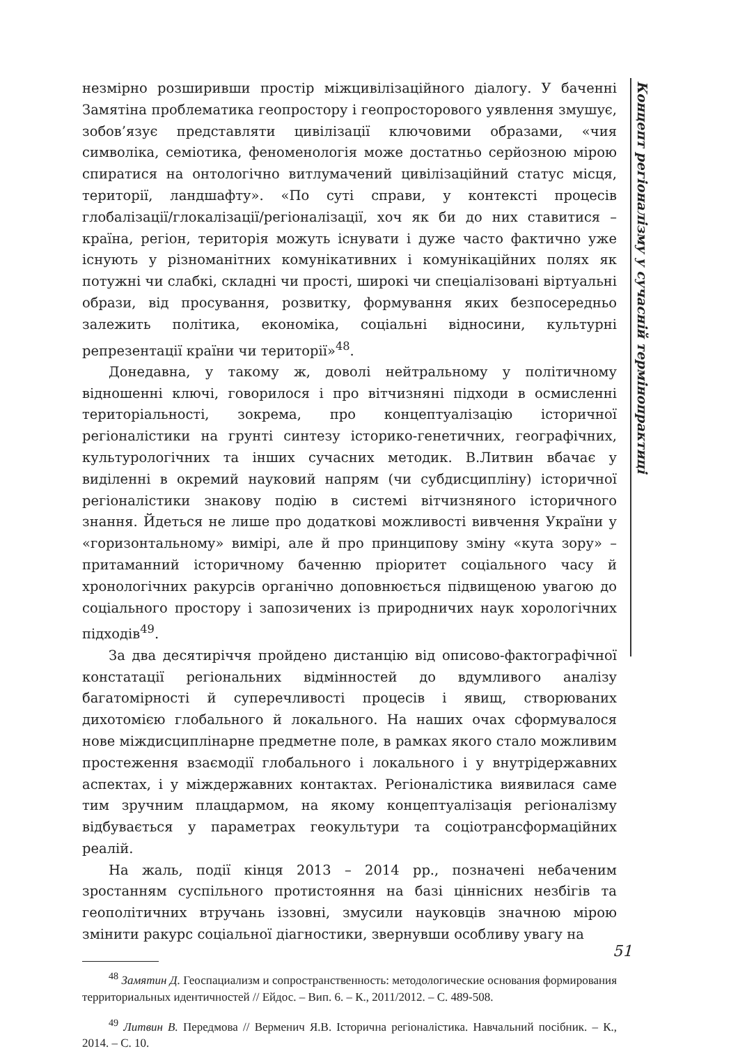Концепт регіоналізму у сучасній термінопрактиці
незмірно розширивши простір міжцивілізаційного діалогу. У баченні Замятіна проблематика геопростору і геопросторового уявлення змушує, зобов’язує представляти цивілізації ключовими образами, «чия символіка, семіотика, феноменологія може достатньо серйозною мірою спиратися на онтологічно витлумачений цивілізаційний статус місця, території, ландшафту». «По суті справи, у контексті процесів глобалізації/глокалізації/регіоналізації, хоч як би до них ставитися – країна, регіон, територія можуть існувати і дуже часто фактично уже існують у різноманітних комунікативних і комунікаційних полях як потужні чи слабкі, складні чи прості, широкі чи спеціалізовані віртуальні образи, від просування, розвитку, формування яких безпосередньо залежить політика, економіка, соціальні відносини, культурні репрезентації країни чи території»<sup>48</sup>.
Донедавна, у такому ж, доволі нейтральному у політичному відношенні ключі, говорилося і про вітчизняні підходи в осмисленні територіальності, зокрема, про концептуалізацію історичної регіоналістики на грунті синтезу історико-генетичних, географічних, культурологічних та інших сучасних методик. В.Литвин вбачає у виділенні в окремий науковий напрям (чи субдисципліну) історичної регіоналістики знакову подію в системі вітчизняного історичного знання. Йдеться не лише про додаткові можливості вивчення України у «горизонтальному» вимірі, але й про принципову зміну «кута зору» – притаманний історичному баченню пріоритет соціального часу й хронологічних ракурсів органічно доповнюється підвищеною увагою до соціального простору і запозичених із природничих наук хорологічних підходів<sup>49</sup>.
За два десятиріччя пройдено дистанцію від описово-фактографічної констатації регіональних відмінностей до вдумливого аналізу багатомірності й суперечливості процесів і явищ, створюваних дихотомією глобального й локального. На наших очах сформувалося нове міждисциплінарне предметне поле, в рамках якого стало можливим простеження взаємодії глобального і локального і у внутрідержавних аспектах, і у міждержавних контактах. Регіоналістика виявилася саме тим зручним плацдармом, на якому концептуалізація регіоналізму відбувається у параметрах геокультури та соціотрансформаційних реалій.
На жаль, події кінця 2013 – 2014 рр., позначені небаченим зростанням суспільного протистояння на базі ціннісних незбігів та геополітичних втручань іззовні, змусили науковців значною мірою змінити ракурс соціальної діагностики, звернувши особливу увагу на
<sup>48</sup> Замятин Д. Геоспациализм и сопространственность: методологические основания формирования территориальных идентичностей // Ейдос. – Вип. 6. – К., 2011/2012. – С. 489-508.
<sup>49</sup> Литвин В. Передмова // Верменич Я.В. Історична регіоналістика. Навчальний посібник. – К., 2014. – С. 10.
51